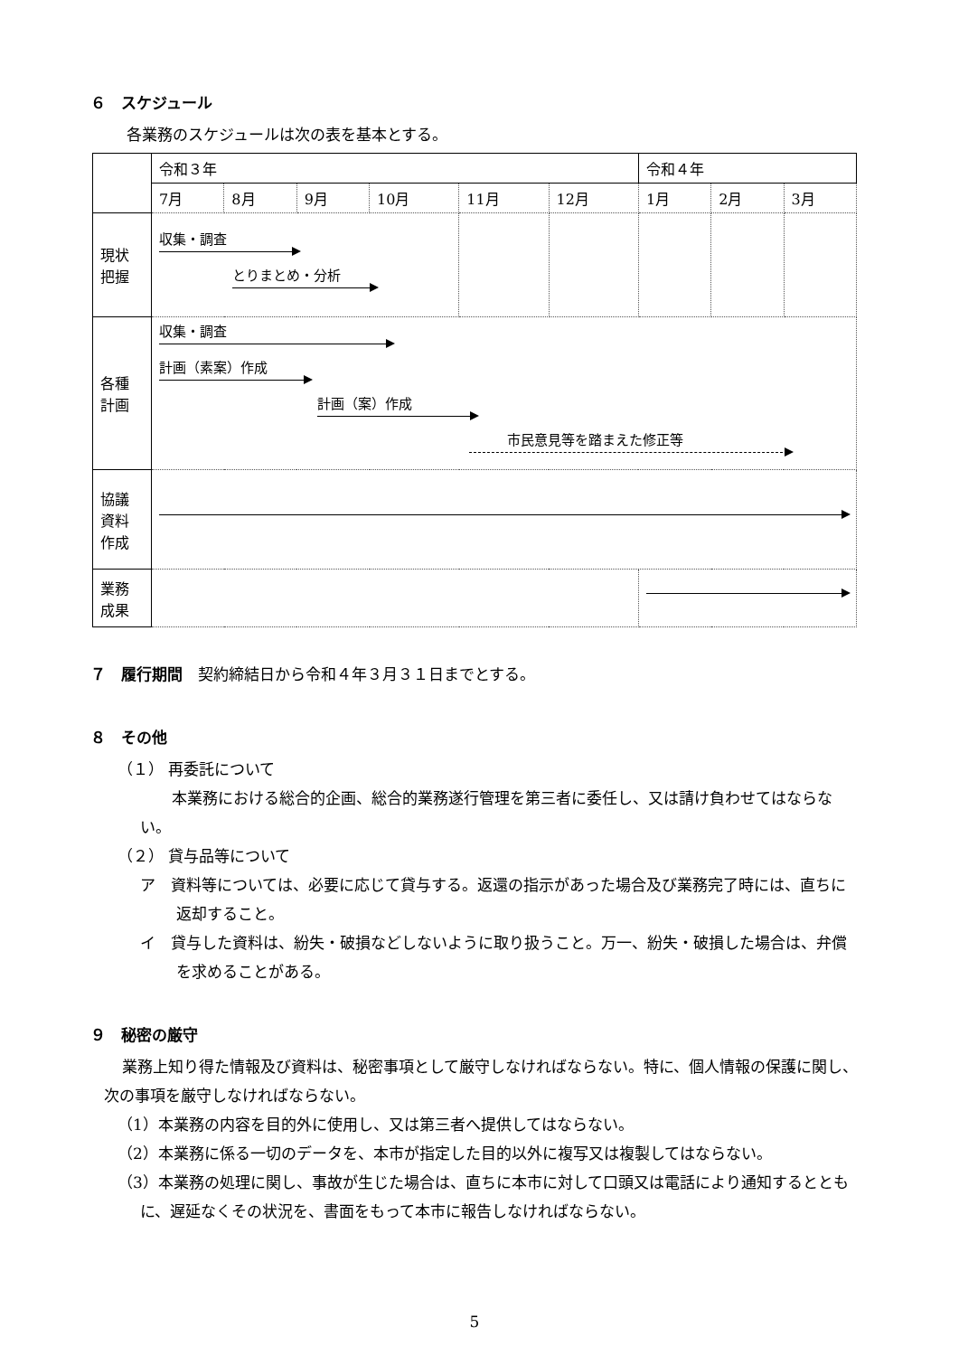６　スケジュール
各業務のスケジュールは次の表を基本とする。
| | 令和３年 | | | | | | 令和４年 | | |
| | 7月 | 8月 | 9月 | 10月 | 11月 | 12月 | 1月 | 2月 | 3月 |
| 現状 把握 | 収集・調査 とりまとめ・分析 | | | | | | | | |
| 各種 計画 | 収集・調査 計画（素案）作成 計画（案）作成 市民意見等を踏まえた修正等 | | | | | | | | |
| 協議 資料 作成 | | | | | | | | | |
| 業務 成果 | | | | | | | | | |
７　履行期間　契約締結日から令和４年３月３１日までとする。
８　その他
（１） 再委託について
本業務における総合的企画、総合的業務遂行管理を第三者に委任し、又は請け負わせてはならない。
（２） 貸与品等について
ア　資料等については、必要に応じて貸与する。返還の指示があった場合及び業務完了時には、直ちに返却すること。
イ　貸与した資料は、紛失・破損などしないように取り扱うこと。万一、紛失・破損した場合は、弁償を求めることがある。
９　秘密の厳守
業務上知り得た情報及び資料は、秘密事項として厳守しなければならない。特に、個人情報の保護に関し、次の事項を厳守しなければならない。
（1）本業務の内容を目的外に使用し、又は第三者へ提供してはならない。
（2）本業務に係る一切のデータを、本市が指定した目的以外に複写又は複製してはならない。
（3）本業務の処理に関し、事故が生じた場合は、直ちに本市に対して口頭又は電話により通知するとともに、遅延なくその状況を、書面をもって本市に報告しなければならない。
5